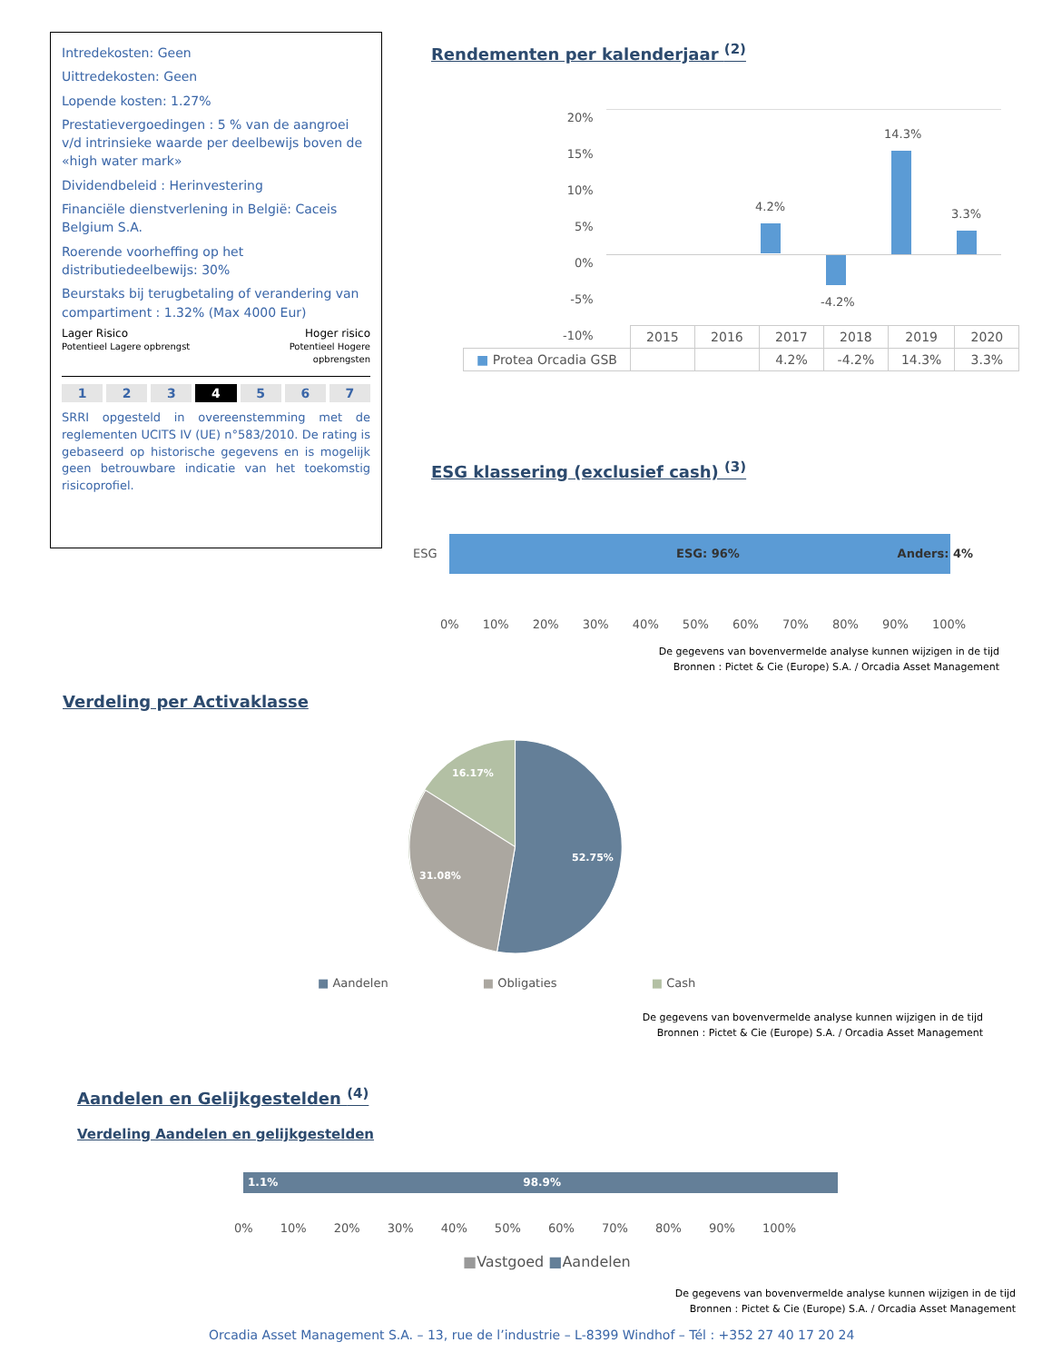Intredekosten: Geen
Uittredekosten: Geen
Lopende kosten: 1.27%
Prestatievergoedingen : 5 % van de aangroei v/d intrinsieke waarde per deelbewijs boven de «high water mark»
Dividendbeleid : Herinvestering
Financiële dienstverlening in België: Caceis Belgium S.A.
Roerende voorheffing op het distributiedeelbewijs: 30%
Beurstaks bij terugbetaling of verandering van compartiment : 1.32% (Max 4000 Eur)
Lager Risico
Potentieel Lagere opbrengst
Hoger risico
Potentieel Hogere
opbrengsten
1234567
SRRI opgesteld in overeenstemming met de reglementen UCITS IV (UE) n°583/2010. De rating is gebaseerd op historische gegevens en is mogelijk geen betrouwbare indicatie van het toekomstig risicoprofiel.
Rendementen per kalenderjaar <sup>(2)</sup>
20%
15%
10%
5%
0%
-5%
-10%
4.2%
-4.2%
14.3%
3.3%
| | 2015 | 2016 | 2017 | 2018 | 2019 | 2020 |
| --- | --- | --- | --- | --- | --- | --- |
| ■ Protea Orcadia GSB | | | 4.2% | -4.2% | 14.3% | 3.3% |
ESG klassering (exclusief cash) <sup>(3)</sup>
ESG
ESG: 96% Anders: 4%
0% 10% 20% 30% 40% 50% 60% 70% 80% 90% 100%
De gegevens van bovenvermelde analyse kunnen wijzigen in de tijd
Bronnen : Pictet & Cie (Europe) S.A. / Orcadia Asset Management
Verdeling per Activaklasse
52.75%
31.08%
16.17%
■ Aandelen ■ Obligaties ■ Cash
De gegevens van bovenvermelde analyse kunnen wijzigen in de tijd
Bronnen : Pictet & Cie (Europe) S.A. / Orcadia Asset Management
Aandelen en Gelijkgestelden <sup>(4)</sup>
Verdeling Aandelen en gelijkgestelden
1.1% 98.9%
0% 10% 20% 30% 40% 50% 60% 70% 80% 90% 100%
■Vastgoed ■Aandelen
De gegevens van bovenvermelde analyse kunnen wijzigen in de tijd
Bronnen : Pictet & Cie (Europe) S.A. / Orcadia Asset Management
Orcadia Asset Management S.A. – 13, rue de l’industrie – L-8399 Windhof – Tél : +352 27 40 17 20 24